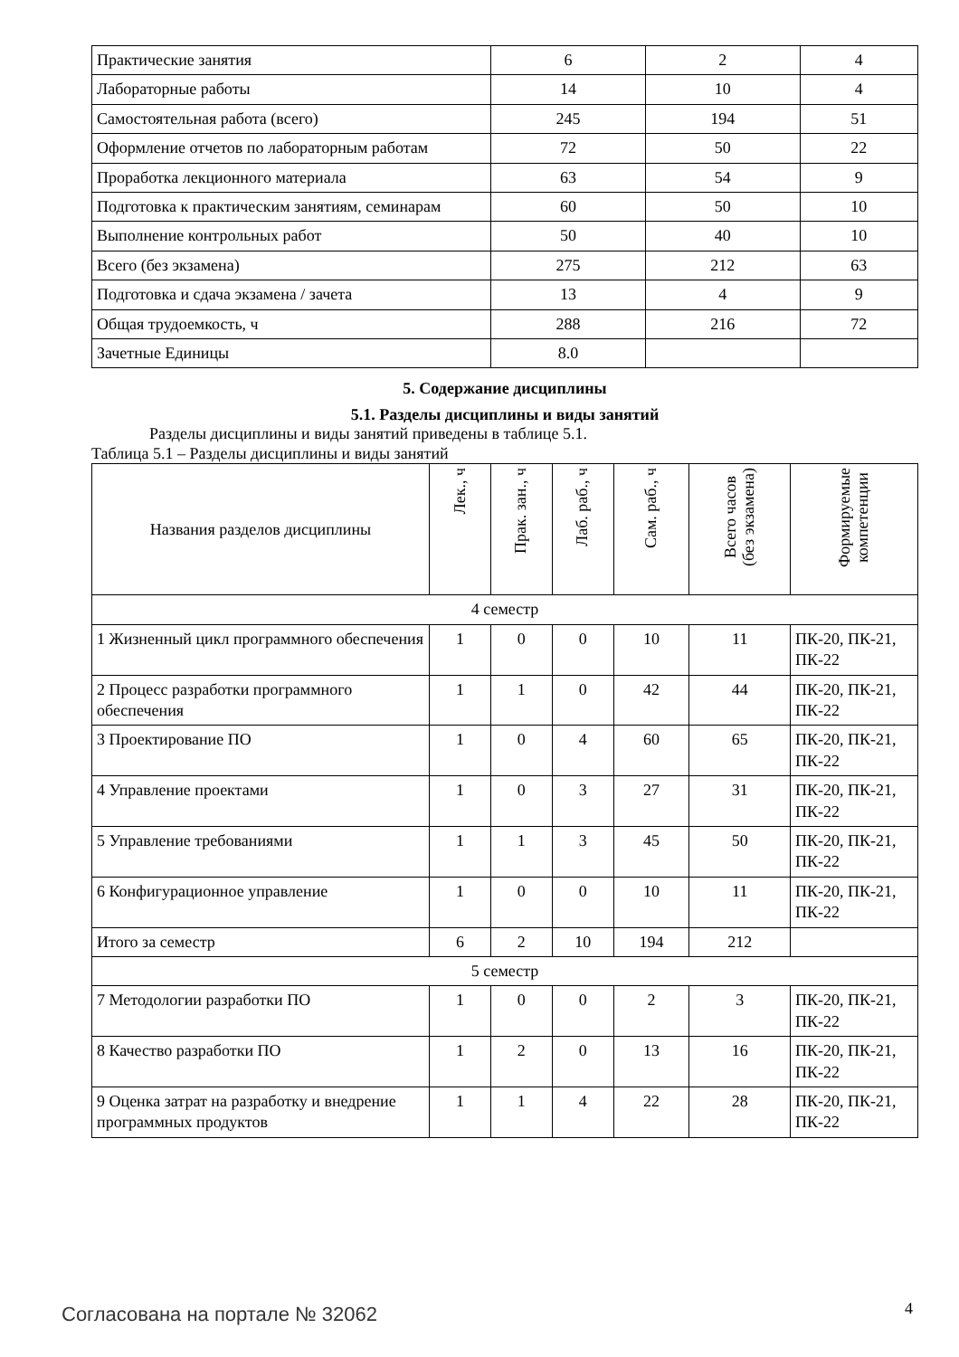| Практические занятия | 6 | 2 | 4 |
| Лабораторные работы | 14 | 10 | 4 |
| Самостоятельная работа (всего) | 245 | 194 | 51 |
| Оформление отчетов по лабораторным работам | 72 | 50 | 22 |
| Проработка лекционного материала | 63 | 54 | 9 |
| Подготовка к практическим занятиям, семинарам | 60 | 50 | 10 |
| Выполнение контрольных работ | 50 | 40 | 10 |
| Всего (без экзамена) | 275 | 212 | 63 |
| Подготовка и сдача экзамена / зачета | 13 | 4 | 9 |
| Общая трудоемкость, ч | 288 | 216 | 72 |
| Зачетные Единицы | 8.0 | | |
5. Содержание дисциплины
5.1. Разделы дисциплины и виды занятий
Разделы дисциплины и виды занятий приведены в таблице 5.1.
Таблица 5.1 – Разделы дисциплины и виды занятий
| Названия разделов дисциплины | Лек., ч | Прак. зан., ч | Лаб. раб., ч | Сам. раб., ч | Всего часов (без экзамена) | Формируемые компетенции |
| --- | --- | --- | --- | --- | --- | --- |
| 4 семестр | | | | | | |
| 1 Жизненный цикл программного обеспечения | 1 | 0 | 0 | 10 | 11 | ПК-20, ПК-21, ПК-22 |
| 2 Процесс разработки программного обеспечения | 1 | 1 | 0 | 42 | 44 | ПК-20, ПК-21, ПК-22 |
| 3 Проектирование ПО | 1 | 0 | 4 | 60 | 65 | ПК-20, ПК-21, ПК-22 |
| 4 Управление проектами | 1 | 0 | 3 | 27 | 31 | ПК-20, ПК-21, ПК-22 |
| 5 Управление требованиями | 1 | 1 | 3 | 45 | 50 | ПК-20, ПК-21, ПК-22 |
| 6 Конфигурационное управление | 1 | 0 | 0 | 10 | 11 | ПК-20, ПК-21, ПК-22 |
| Итого за семестр | 6 | 2 | 10 | 194 | 212 | |
| 5 семестр | | | | | | |
| 7 Методологии разработки ПО | 1 | 0 | 0 | 2 | 3 | ПК-20, ПК-21, ПК-22 |
| 8 Качество разработки ПО | 1 | 2 | 0 | 13 | 16 | ПК-20, ПК-21, ПК-22 |
| 9 Оценка затрат на разработку и внедрение программных продуктов | 1 | 1 | 4 | 22 | 28 | ПК-20, ПК-21, ПК-22 |
Согласована на портале № 32062 4